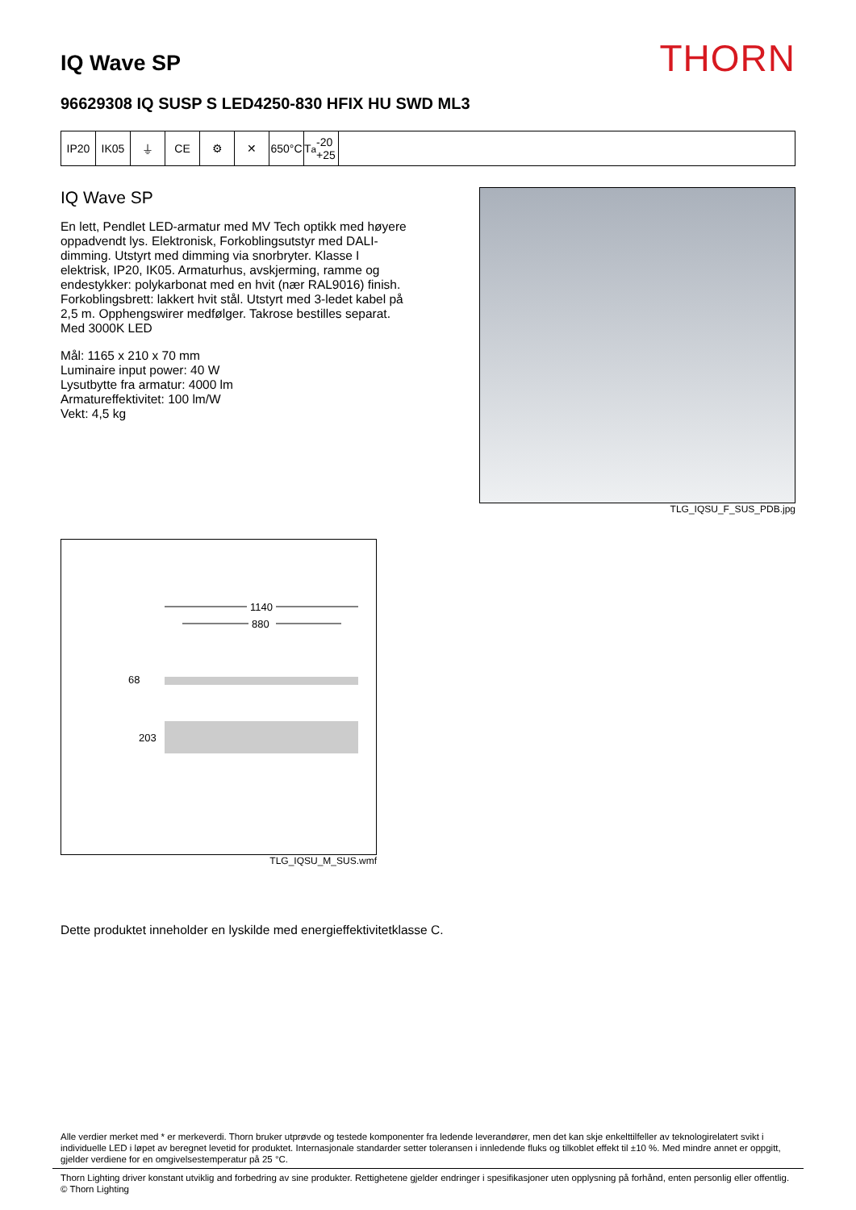IQ Wave SP
THORN
96629308 IQ SUSP S LED4250-830 HFIX HU SWD ML3
IP20 IK05 ⏚ CE ⚙ ✕ 650°C T<sub>a</sub> -20 +25
IQ Wave SP
En lett, Pendlet LED-armatur med MV Tech optikk med høyere oppadvendt lys. Elektronisk, Forkoblingsutstyr med DALI-dimming. Utstyrt med dimming via snorbryter. Klasse I elektrisk, IP20, IK05. Armaturhus, avskjerming, ramme og endestykker: polykarbonat med en hvit (nær RAL9016) finish. Forkoblingsbrett: lakkert hvit stål. Utstyrt med 3-ledet kabel på 2,5 m. Opphengswirer medfølger. Takrose bestilles separat. Med 3000K LED
Mål: 1165 x 210 x 70 mm
Luminaire input power: 40 W
Lysutbytte fra armatur: 4000 lm
Armatureffektivitet: 100 lm/W
Vekt: 4,5 kg
TLG_IQSU_F_SUS_PDB.jpg
1140
880
68
203
TLG_IQSU_M_SUS.wmf
Dette produktet inneholder en lyskilde med energieffektivitetklasse C.
Alle verdier merket med * er merkeverdi. Thorn bruker utprøvde og testede komponenter fra ledende leverandører, men det kan skje enkelttilfeller av teknologirelatert svikt i individuelle LED i løpet av beregnet levetid for produktet. Internasjonale standarder setter toleransen i innledende fluks og tilkoblet effekt til ±10 %. Med mindre annet er oppgitt, gjelder verdiene for en omgivelsestemperatur på 25 °C.
Thorn Lighting driver konstant utviklig and forbedring av sine produkter. Rettighetene gjelder endringer i spesifikasjoner uten opplysning på forhånd, enten personlig eller offentlig. © Thorn Lighting